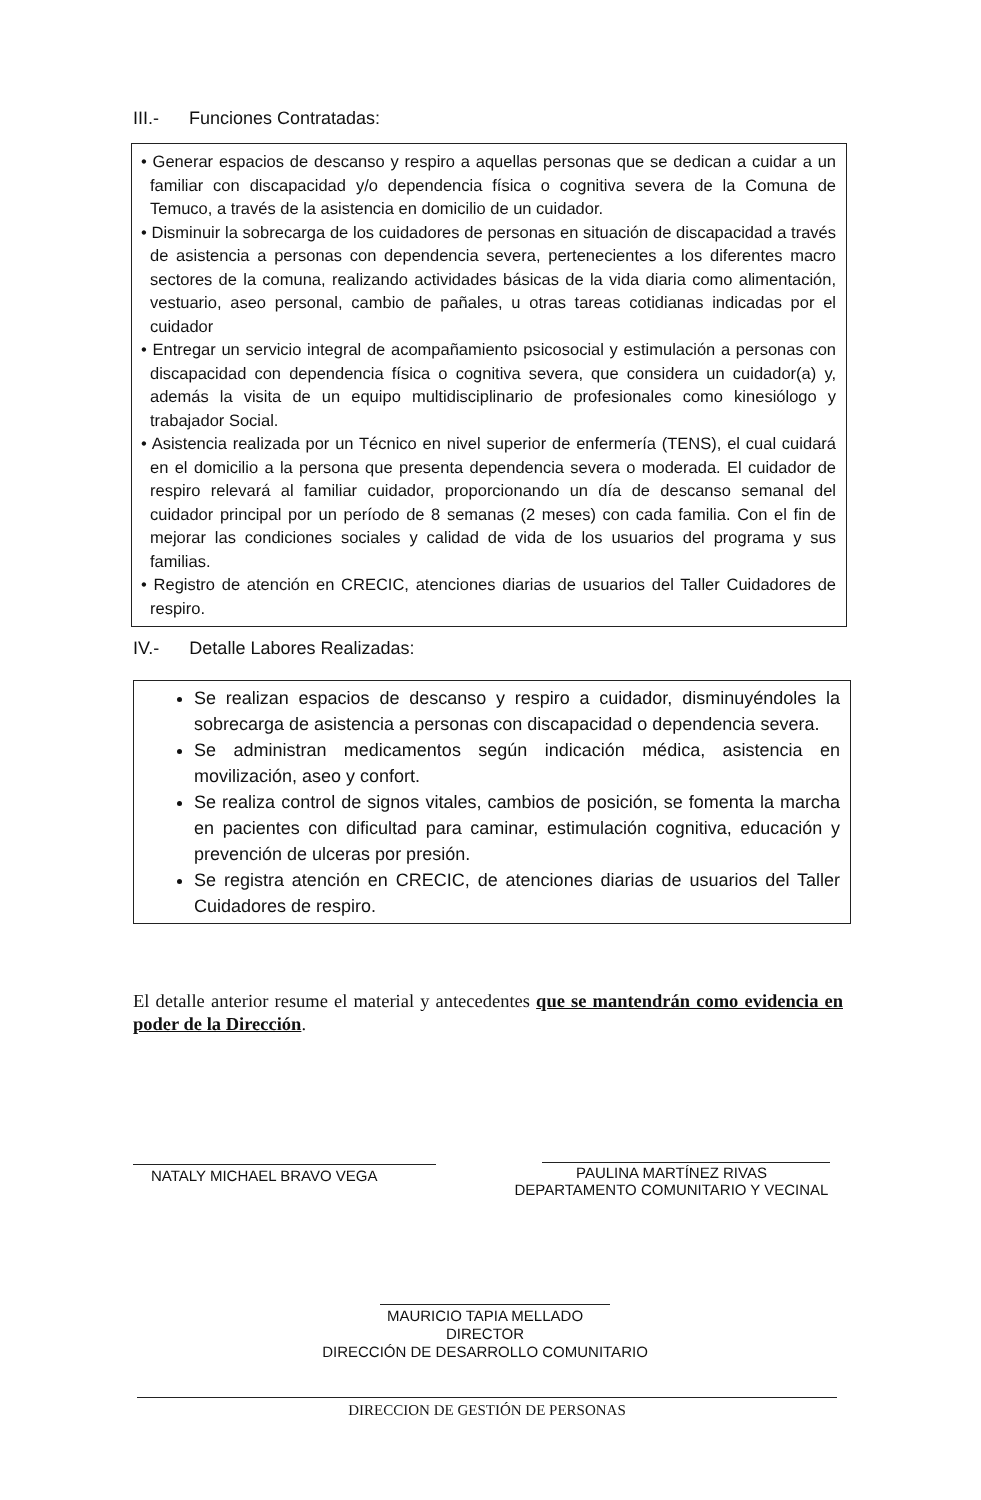III.- Funciones Contratadas:
• Generar espacios de descanso y respiro a aquellas personas que se dedican a cuidar a un familiar con discapacidad y/o dependencia física o cognitiva severa de la Comuna de Temuco, a través de la asistencia en domicilio de un cuidador.
• Disminuir la sobrecarga de los cuidadores de personas en situación de discapacidad a través de asistencia a personas con dependencia severa, pertenecientes a los diferentes macro sectores de la comuna, realizando actividades básicas de la vida diaria como alimentación, vestuario, aseo personal, cambio de pañales, u otras tareas cotidianas indicadas por el cuidador
• Entregar un servicio integral de acompañamiento psicosocial y estimulación a personas con discapacidad con dependencia física o cognitiva severa, que considera un cuidador(a) y, además la visita de un equipo multidisciplinario de profesionales como kinesiólogo y trabajador Social.
• Asistencia realizada por un Técnico en nivel superior de enfermería (TENS), el cual cuidará en el domicilio a la persona que presenta dependencia severa o moderada. El cuidador de respiro relevará al familiar cuidador, proporcionando un día de descanso semanal del cuidador principal por un período de 8 semanas (2 meses) con cada familia. Con el fin de mejorar las condiciones sociales y calidad de vida de los usuarios del programa y sus familias.
• Registro de atención en CRECIC, atenciones diarias de usuarios del Taller Cuidadores de respiro.
IV.- Detalle Labores Realizadas:
Se realizan espacios de descanso y respiro a cuidador, disminuyéndoles la sobrecarga de asistencia a personas con discapacidad o dependencia severa.
Se administran medicamentos según indicación médica, asistencia en movilización, aseo y confort.
Se realiza control de signos vitales, cambios de posición, se fomenta la marcha en pacientes con dificultad para caminar, estimulación cognitiva, educación y prevención de ulceras por presión.
Se registra atención en CRECIC, de atenciones diarias de usuarios del Taller Cuidadores de respiro.
El detalle anterior resume el material y antecedentes que se mantendrán como evidencia en poder de la Dirección.
NATALY MICHAEL BRAVO VEGA
PAULINA MARTÍNEZ RIVAS
DEPARTAMENTO COMUNITARIO Y VECINAL
MAURICIO TAPIA MELLADO
DIRECTOR
DIRECCIÓN DE DESARROLLO COMUNITARIO
DIRECCION DE GESTIÓN DE PERSONAS